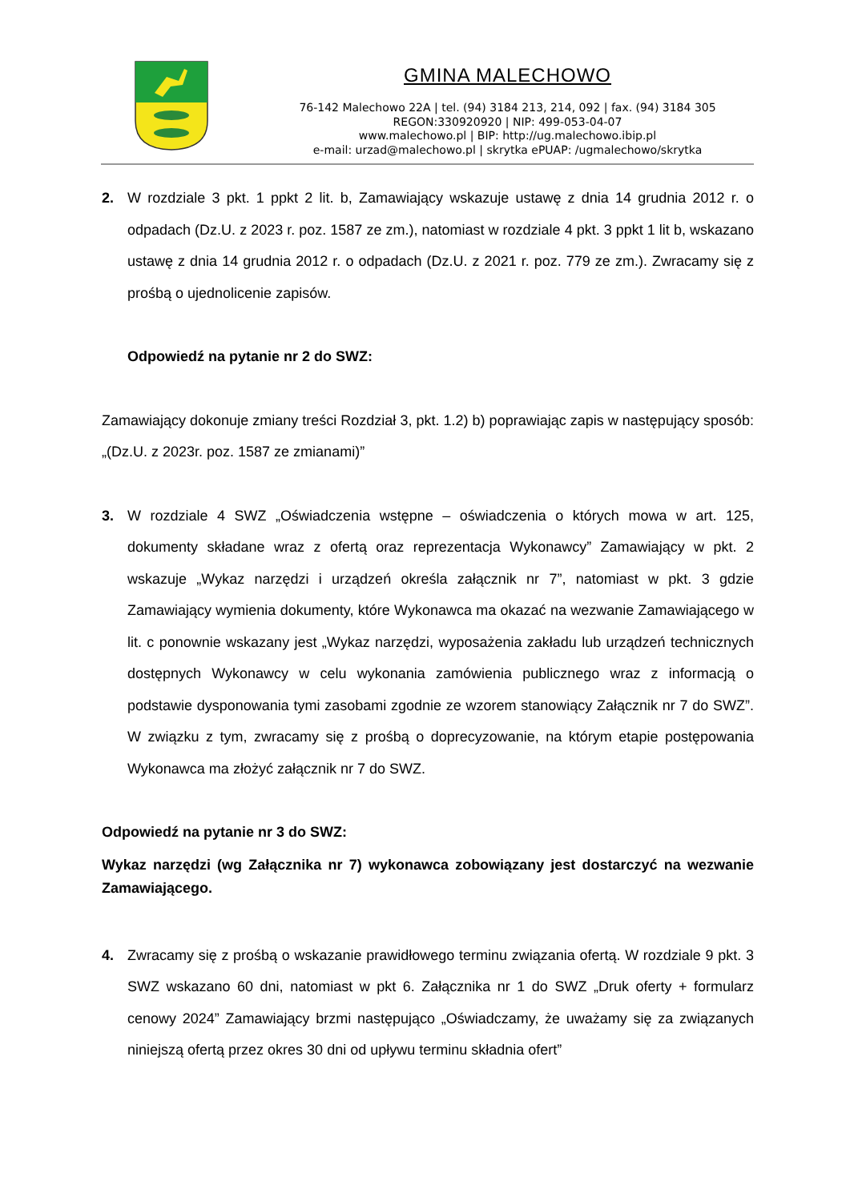GMINA MALECHOWO
76-142 Malechowo 22A | tel. (94) 3184 213, 214, 092 | fax. (94) 3184 305
REGON:330920920 | NIP: 499-053-04-07
www.malechowo.pl | BIP: http://ug.malechowo.ibip.pl
e-mail: urzad@malechowo.pl | skrytka ePUAP: /ugmalechowo/skrytka
2. W rozdziale 3 pkt. 1 ppkt 2 lit. b, Zamawiający wskazuje ustawę z dnia 14 grudnia 2012 r. o odpadach (Dz.U. z 2023 r. poz. 1587 ze zm.), natomiast w rozdziale 4 pkt. 3 ppkt 1 lit b, wskazano ustawę z dnia 14 grudnia 2012 r. o odpadach (Dz.U. z 2021 r. poz. 779 ze zm.). Zwracamy się z prośbą o ujednolicenie zapisów.
Odpowiedź na pytanie nr 2 do SWZ:
Zamawiający dokonuje zmiany treści Rozdział 3, pkt. 1.2) b) poprawiając zapis w następujący sposób: „(Dz.U. z 2023r. poz. 1587 ze zmianami)”
3. W rozdziale 4 SWZ „Oświadczenia wstępne – oświadczenia o których mowa w art. 125, dokumenty składane wraz z ofertą oraz reprezentacja Wykonawcy” Zamawiający w pkt. 2 wskazuje „Wykaz narzędzi i urządzeń określa załącznik nr 7”, natomiast w pkt. 3 gdzie Zamawiający wymienia dokumenty, które Wykonawca ma okazać na wezwanie Zamawiającego w lit. c ponownie wskazany jest „Wykaz narzędzi, wyposażenia zakładu lub urządzeń technicznych dostępnych Wykonawcy w celu wykonania zamówienia publicznego wraz z informacją o podstawie dysponowania tymi zasobami zgodnie ze wzorem stanowiący Załącznik nr 7 do SWZ”. W związku z tym, zwracamy się z prośbą o doprecyzowanie, na którym etapie postępowania Wykonawca ma złożyć załącznik nr 7 do SWZ.
Odpowiedź na pytanie nr 3 do SWZ:
Wykaz narzędzi (wg Załącznika nr 7) wykonawca zobowiązany jest dostarczyć na wezwanie Zamawiającego.
4. Zwracamy się z prośbą o wskazanie prawidłowego terminu związania ofertą. W rozdziale 9 pkt. 3 SWZ wskazano 60 dni, natomiast w pkt 6. Załącznika nr 1 do SWZ „Druk oferty + formularz cenowy 2024” Zamawiający brzmi następująco „Oświadczamy, że uważamy się za związanych niniejszą ofertą przez okres 30 dni od upływu terminu składnia ofert”